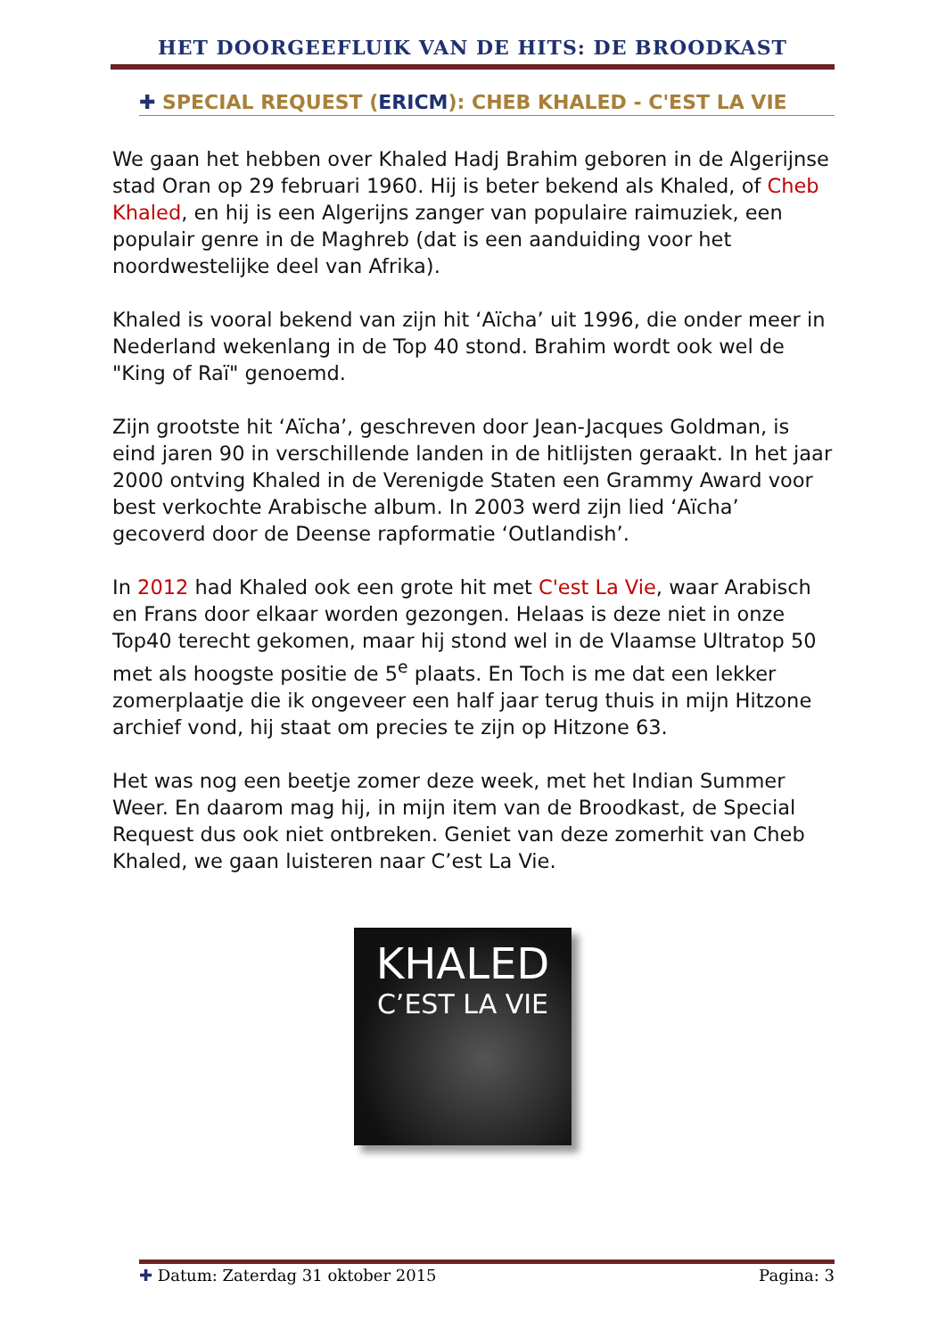HET DOORGEEFLUIK VAN DE HITS: DE BROODKAST
✚ SPECIAL REQUEST (ERICM): CHEB KHALED - C'EST LA VIE
We gaan het hebben over Khaled Hadj Brahim geboren in de Algerijnse stad Oran op 29 februari 1960. Hij is beter bekend als Khaled, of Cheb Khaled, en hij is een Algerijns zanger van populaire raimuziek, een populair genre in de Maghreb (dat is een aanduiding voor het noordwestelijke deel van Afrika).
Khaled is vooral bekend van zijn hit ‘Aïcha’ uit 1996, die onder meer in Nederland wekenlang in de Top 40 stond. Brahim wordt ook wel de "King of Raï" genoemd.
Zijn grootste hit ‘Aïcha’, geschreven door Jean-Jacques Goldman, is eind jaren 90 in verschillende landen in de hitlijsten geraakt. In het jaar 2000 ontving Khaled in de Verenigde Staten een Grammy Award voor best verkochte Arabische album. In 2003 werd zijn lied ‘Aïcha’ gecoverd door de Deense rapformatie ‘Outlandish’.
In 2012 had Khaled ook een grote hit met C'est La Vie, waar Arabisch en Frans door elkaar worden gezongen. Helaas is deze niet in onze Top40 terecht gekomen, maar hij stond wel in de Vlaamse Ultratop 50 met als hoogste positie de 5<sup>e</sup> plaats. En Toch is me dat een lekker zomerplaatje die ik ongeveer een half jaar terug thuis in mijn Hitzone archief vond, hij staat om precies te zijn op Hitzone 63.
Het was nog een beetje zomer deze week, met het Indian Summer Weer. En daarom mag hij, in mijn item van de Broodkast, de Special Request dus ook niet ontbreken. Geniet van deze zomerhit van Cheb Khaled, we gaan luisteren naar C’est La Vie.
KHALED
C’EST LA VIE
✚ Datum: Zaterdag 31 oktober 2015 Pagina: 3